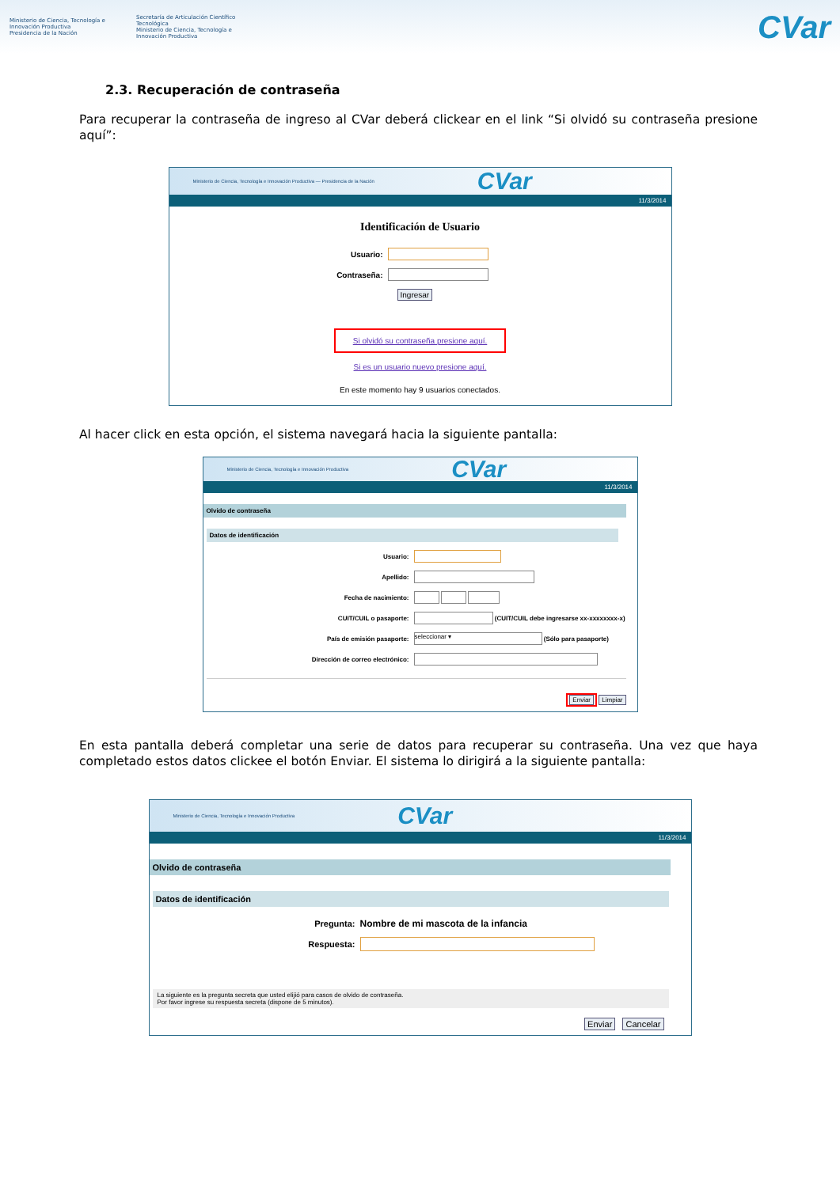Ministerio de Ciencia, Tecnología e Innovación Productiva
Presidencia de la Nación
Secretaría de Articulación Científico Tecnológica
Ministerio de Ciencia, Tecnología e Innovación Productiva
CVar
2.3. Recuperación de contraseña
Para recuperar la contraseña de ingreso al CVar deberá clickear en el link “Si olvidó su contraseña presione aquí”:
Ministerio de Ciencia, Tecnología e Innovación Productiva — Presidencia de la Nación CVar
11/3/2014
Identificación de Usuario
Usuario:
Contraseña:
Ingresar
Si olvidó su contraseña presione aquí.
Si es un usuario nuevo presione aquí.
En este momento hay 9 usuarios conectados.
Al hacer click en esta opción, el sistema navegará hacia la siguiente pantalla:
Ministerio de Ciencia, Tecnología e Innovación Productiva CVar
11/3/2014
Olvido de contraseña
Datos de identificación
Usuario:
Apellido:
Fecha de nacimiento:
CUIT/CUIL o pasaporte: (CUIT/CUIL debe ingresarse xx-xxxxxxxx-x)
País de emisión pasaporte: seleccionar ▾ (Sólo para pasaporte)
Dirección de correo electrónico:
Enviar Limpiar
En esta pantalla deberá completar una serie de datos para recuperar su contraseña. Una vez que haya completado estos datos clickee el botón Enviar. El sistema lo dirigirá a la siguiente pantalla:
Ministerio de Ciencia, Tecnología e Innovación Productiva CVar
11/3/2014
Olvido de contraseña
Datos de identificación
Pregunta: Nombre de mi mascota de la infancia
Respuesta:
La siguiente es la pregunta secreta que usted elijió para casos de olvido de contraseña.
Por favor ingrese su respuesta secreta (dispone de 5 minutos).
Enviar Cancelar